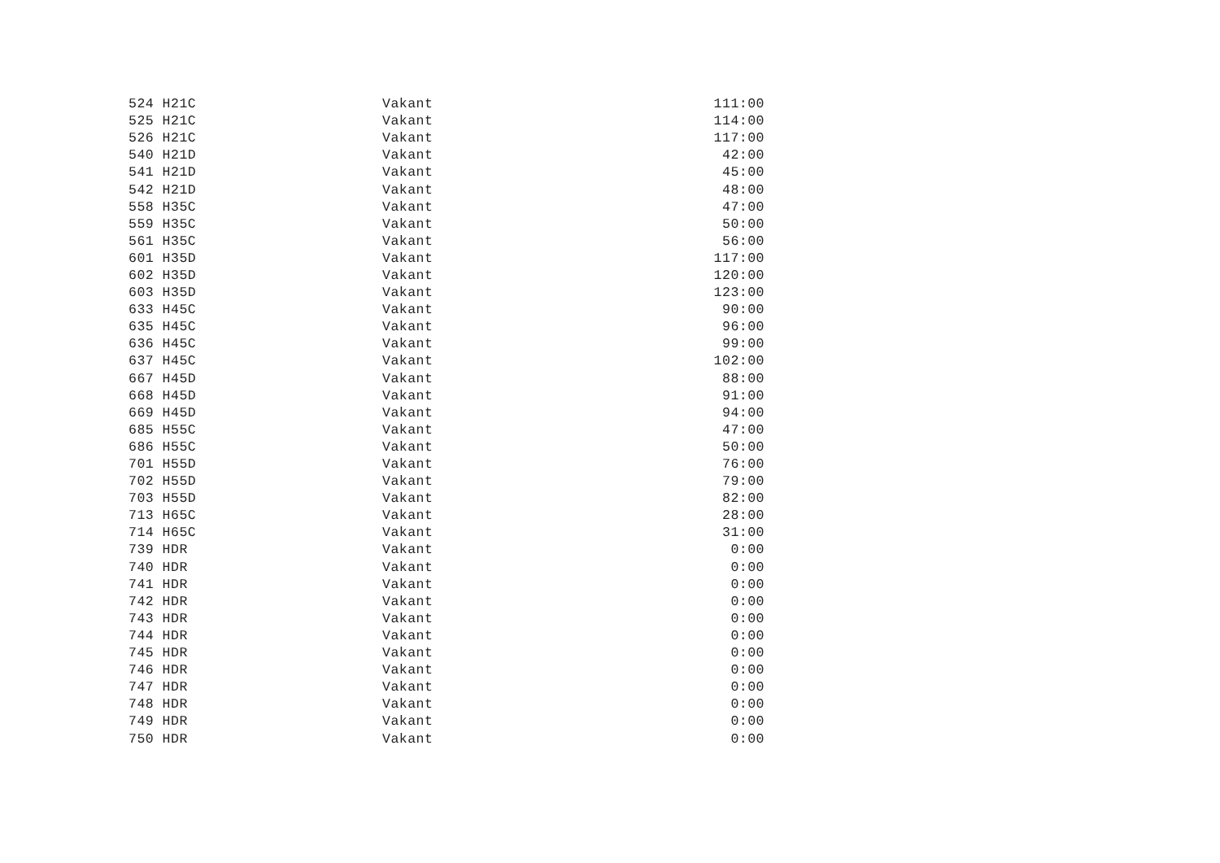| 524 H21C | Vakant | 111:00 |
| 525 H21C | Vakant | 114:00 |
| 526 H21C | Vakant | 117:00 |
| 540 H21D | Vakant | 42:00 |
| 541 H21D | Vakant | 45:00 |
| 542 H21D | Vakant | 48:00 |
| 558 H35C | Vakant | 47:00 |
| 559 H35C | Vakant | 50:00 |
| 561 H35C | Vakant | 56:00 |
| 601 H35D | Vakant | 117:00 |
| 602 H35D | Vakant | 120:00 |
| 603 H35D | Vakant | 123:00 |
| 633 H45C | Vakant | 90:00 |
| 635 H45C | Vakant | 96:00 |
| 636 H45C | Vakant | 99:00 |
| 637 H45C | Vakant | 102:00 |
| 667 H45D | Vakant | 88:00 |
| 668 H45D | Vakant | 91:00 |
| 669 H45D | Vakant | 94:00 |
| 685 H55C | Vakant | 47:00 |
| 686 H55C | Vakant | 50:00 |
| 701 H55D | Vakant | 76:00 |
| 702 H55D | Vakant | 79:00 |
| 703 H55D | Vakant | 82:00 |
| 713 H65C | Vakant | 28:00 |
| 714 H65C | Vakant | 31:00 |
| 739 HDR | Vakant | 0:00 |
| 740 HDR | Vakant | 0:00 |
| 741 HDR | Vakant | 0:00 |
| 742 HDR | Vakant | 0:00 |
| 743 HDR | Vakant | 0:00 |
| 744 HDR | Vakant | 0:00 |
| 745 HDR | Vakant | 0:00 |
| 746 HDR | Vakant | 0:00 |
| 747 HDR | Vakant | 0:00 |
| 748 HDR | Vakant | 0:00 |
| 749 HDR | Vakant | 0:00 |
| 750 HDR | Vakant | 0:00 |